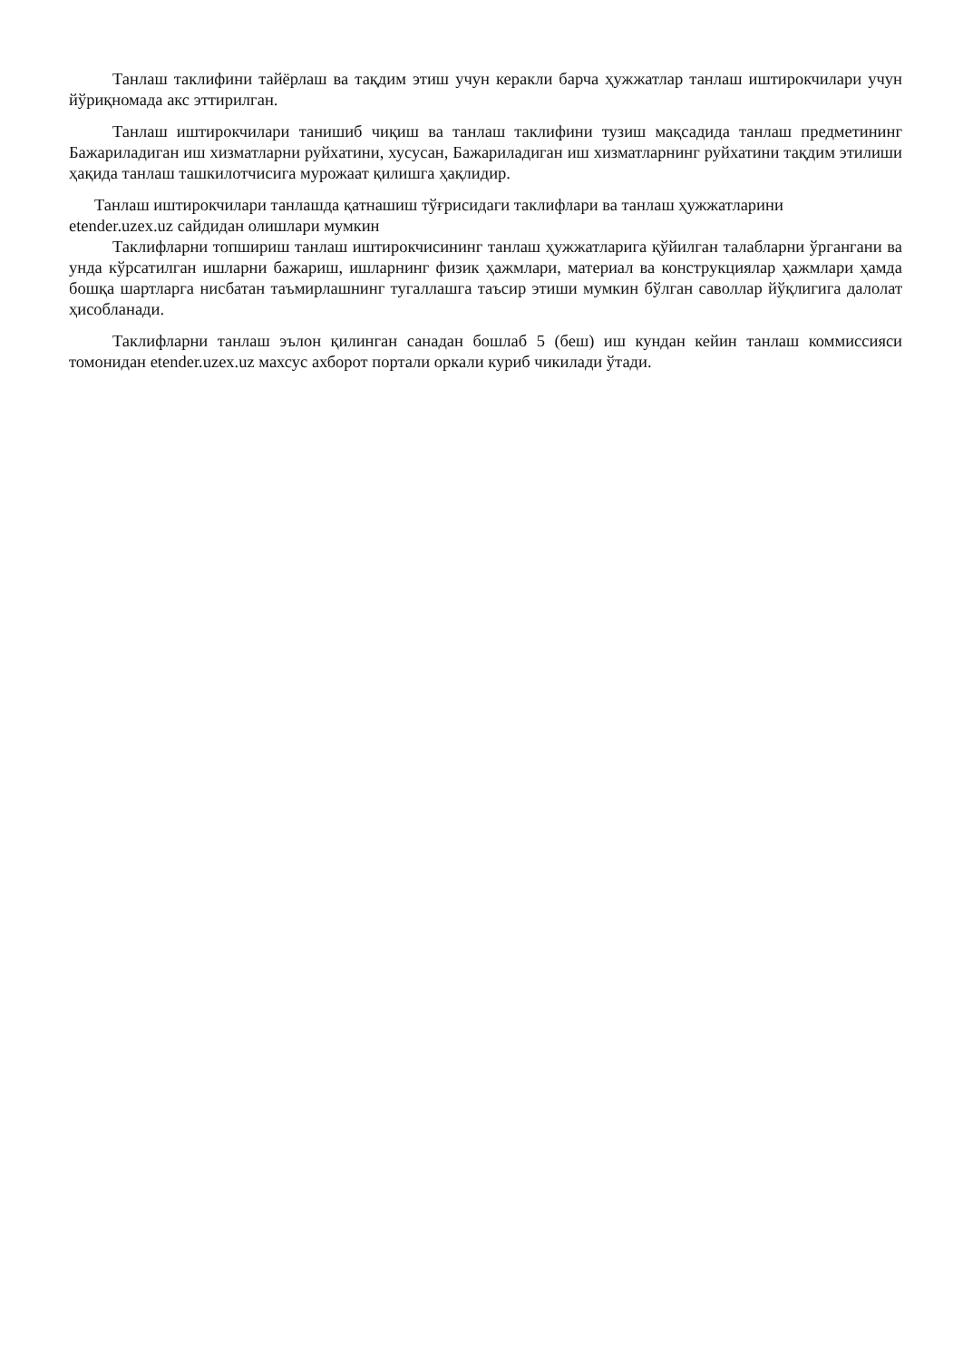Танлаш таклифини тайёрлаш ва тақдим этиш учун керакли барча ҳужжатлар танлаш иштирокчилари учун йўриқномада акс эттирилган.
Танлаш иштирокчилари танишиб чиқиш ва танлаш таклифини тузиш мақсадида танлаш предметининг Бажариладиган иш хизматларни руйхатини, хусусан, Бажариладиган иш хизматларнинг руйхатини тақдим этилиши ҳақида танлаш ташкилотчисига мурожаат қилишга ҳақлидир.
Танлаш иштирокчилари танлашда қатнашиш тўғрисидаги таклифлари ва танлаш ҳужжатларини
etender.uzex.uz сайдидан олишлари мумкин
Таклифларни топшириш танлаш иштирокчисининг танлаш ҳужжатларига қўйилган талабларни ўргангани ва унда кўрсатилган ишларни бажариш, ишларнинг физик ҳажмлари, материал ва конструкциялар ҳажмлари ҳамда бошқа шартларга нисбатан таъмирлашнинг тугаллашга таъсир этиши мумкин бўлган саволлар йўқлигига далолат ҳисобланади.
Таклифларни танлаш эълон қилинган санадан бошлаб 5 (беш) иш кундан кейин танлаш коммиссияси томонидан etender.uzex.uz махсус ахборот портали оркали куриб чикилади ўтади.